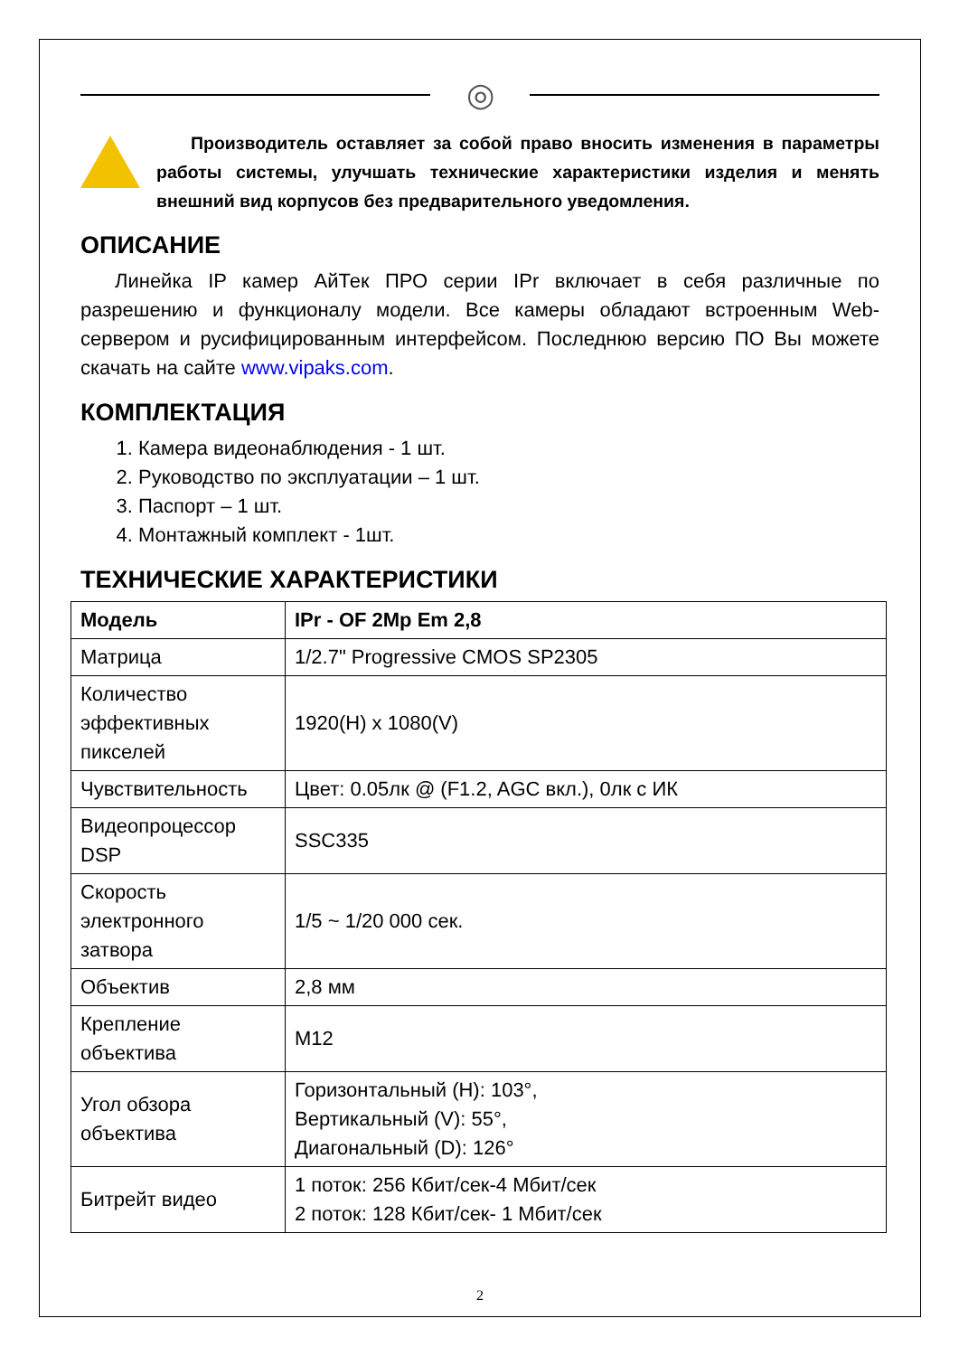◎
Производитель оставляет за собой право вносить изменения в параметры работы системы, улучшать технические характеристики изделия и менять внешний вид корпусов без предварительного уведомления.
ОПИСАНИЕ
Линейка IP камер АйТек ПРО серии IPr включает в себя различные по разрешению и функционалу модели. Все камеры обладают встроенным Web-сервером и русифицированным интерфейсом. Последнюю версию ПО Вы можете скачать на сайте www.vipaks.com.
КОМПЛЕКТАЦИЯ
1. Камера видеонаблюдения - 1 шт.
2. Руководство по эксплуатации – 1 шт.
3. Паспорт – 1 шт.
4. Монтажный комплект - 1шт.
ТЕХНИЧЕСКИЕ ХАРАКТЕРИСТИКИ
| Модель | IPr - OF 2Mp Em 2,8 |
| --- | --- |
| Матрица | 1/2.7" Progressive CMOS SP2305 |
| Количество эффективных пикселей | 1920(H) x 1080(V) |
| Чувствительность | Цвет: 0.05лк @ (F1.2, AGC вкл.), 0лк с ИК |
| Видеопроцессор DSP | SSC335 |
| Скорость электронного затвора | 1/5 ~ 1/20 000 сек. |
| Объектив | 2,8 мм |
| Крепление объектива | M12 |
| Угол обзора объектива | Горизонтальный (H): 103°, Вертикальный (V): 55°, Диагональный (D): 126° |
| Битрейт видео | 1 поток: 256 Кбит/сек-4 Мбит/сек 2 поток: 128 Кбит/сек- 1 Мбит/сек |
2